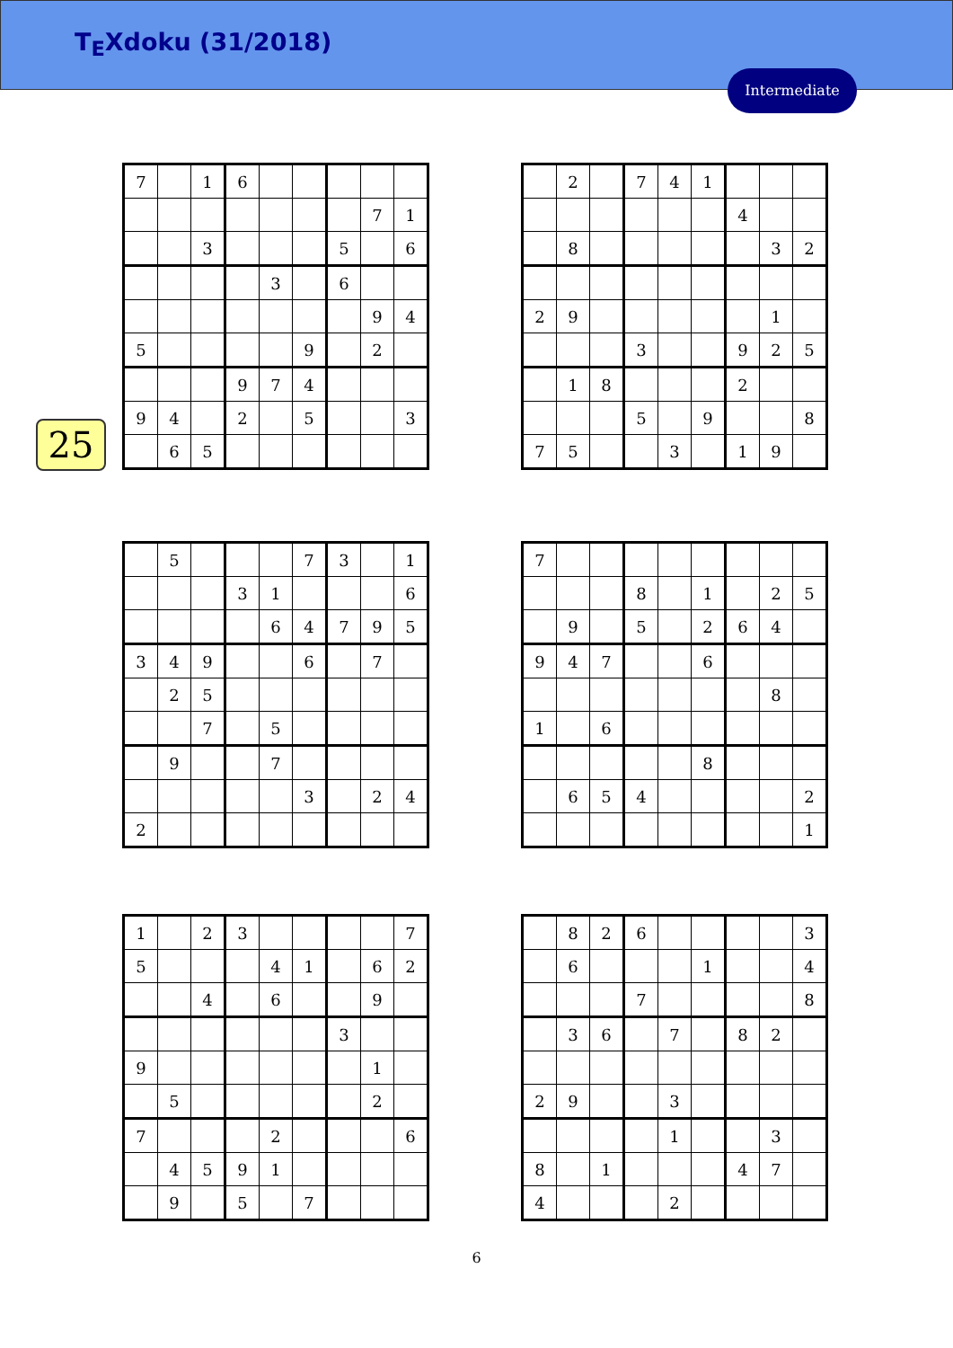T<sub>E</sub>Xdoku (31/2018)
Intermediate
25
| 7 | | 1 | 6 | | | | | |
| | | | | | | | 7 | 1 |
| | | 3 | | | | 5 | | 6 |
| | | | | 3 | | 6 | | |
| | | | | | | | 9 | 4 |
| 5 | | | | | 9 | | 2 | |
| | | | 9 | 7 | 4 | | | |
| 9 | 4 | | 2 | | 5 | | | 3 |
| | 6 | 5 | | | | | | |
| | 2 | | 7 | 4 | 1 | | | |
| | | | | | | 4 | | |
| | 8 | | | | | | 3 | 2 |
| 2 | 9 | | | | | | 1 | |
| | | | 3 | | | 9 | 2 | 5 |
| | 1 | 8 | | | | 2 | | |
| | | | 5 | | 9 | | | 8 |
| 7 | 5 | | | 3 | | 1 | 9 | |
| | 5 | | | | 7 | 3 | | 1 |
| | | | 3 | 1 | | | | 6 |
| | | | | 6 | 4 | 7 | 9 | 5 |
| 3 | 4 | 9 | | | 6 | | 7 | |
| | 2 | 5 | | | | | | |
| | | 7 | | 5 | | | | |
| | 9 | | | 7 | | | | |
| | | | | | 3 | | 2 | 4 |
| 2 | | | | | | | | |
| 7 | | | | | | | | |
| | | | 8 | | 1 | | 2 | 5 |
| | 9 | | 5 | | 2 | 6 | 4 | |
| 9 | 4 | 7 | | | 6 | | | |
| | | | | | | | 8 | |
| 1 | | 6 | | | | | | |
| | | | | | 8 | | | |
| | 6 | 5 | 4 | | | | | 2 |
| | | | | | | | | 1 |
| 1 | | 2 | 3 | | | | | 7 |
| 5 | | | | 4 | 1 | | 6 | 2 |
| | | 4 | | 6 | | | 9 | |
| | | | | | | 3 | | |
| 9 | | | | | | | 1 | |
| | 5 | | | | | | 2 | |
| 7 | | | | 2 | | | | 6 |
| | 4 | 5 | 9 | 1 | | | | |
| | 9 | | 5 | | 7 | | | |
| | 8 | 2 | 6 | | | | | 3 |
| | 6 | | | | 1 | | | 4 |
| | | | 7 | | | | | 8 |
| | 3 | 6 | | 7 | | 8 | 2 | |
| 2 | 9 | | | 3 | | | | |
| | | | | 1 | | | 3 | |
| 8 | | 1 | | | | 4 | 7 | |
| 4 | | | | 2 | | | | |
6